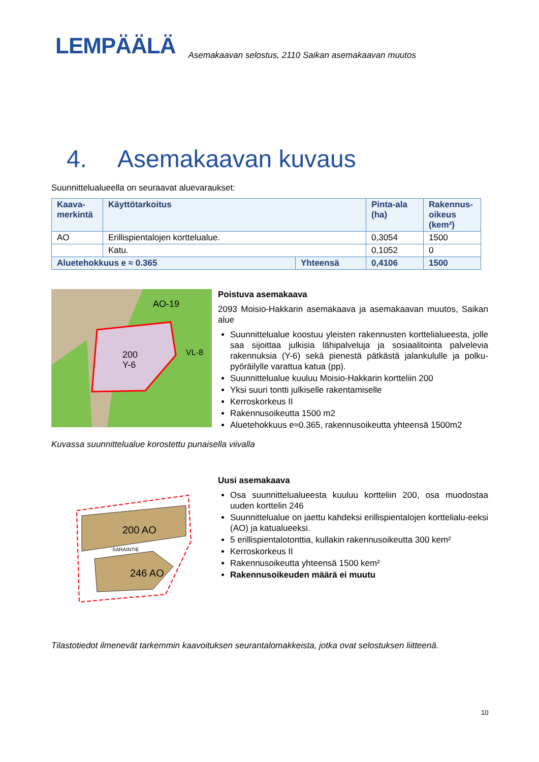LEMPÄÄLÄ Asemakaavan selostus, 2110 Saikan asemakaavan muutos
4. Asemakaavan kuvaus
Suunnittelualueella on seuraavat aluevaraukset:
| Kaava- merkintä | Käyttötarkoitus | | Pinta-ala (ha) | Rakennus- oikeus (kem²) |
| --- | --- | --- | --- | --- |
| AO | Erillispientalojen korttelualue. | | 0,3054 | 1500 |
| | Katu. | | 0,1052 | 0 |
| Aluetehokkuus e ≈ 0.365 | | Yhteensä | 0,4106 | 1500 |
200
Y-6
VL-8
AO-19
Poistuva asemakaava
2093 Moisio-Hakkarin asemakaava ja asemakaavan muutos, Saikan alue
Suunnittelualue koostuu yleisten rakennusten korttelialueesta, jolle saa sijoittaa julkisia lähipalveluja ja sosiaalitointa palvelevia rakennuksia (Y-6) sekä pienestä pätkästä jalankululle ja polku-pyöräilylle varattua katua (pp).
Suunnittelualue kuuluu Moisio-Hakkarin kortteliin 200
Yksi suuri tontti julkiselle rakentamiselle
Kerroskorkeus II
Rakennusoikeutta 1500 m2
Aluetehokkuus e≈0.365, rakennusoikeutta yhteensä 1500m2
Kuvassa suunnittelualue korostettu punaisella viivalla
200 AO
246 AO
SARAINTIE
Uusi asemakaava
Osa suunnittelualueesta kuuluu kortteliin 200, osa muodostaa uuden korttelin 246
Suunnittelualue on jaettu kahdeksi erillispientalojen korttelialu-eeksi (AO) ja katualueeksi.
5 erillispientalotonttia, kullakin rakennusoikeutta 300 kem²
Kerroskorkeus II
Rakennusoikeutta yhteensä 1500 kem²
Rakennusoikeuden määrä ei muutu
Tilastotiedot ilmenevät tarkemmin kaavoituksen seurantalomakkeista, jotka ovat selostuksen liitteenä.
10